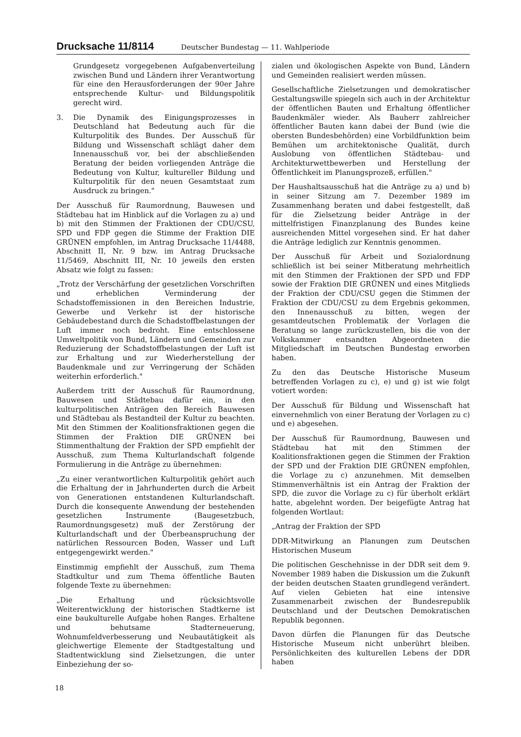Drucksache 11/8114 Deutscher Bundestag — 11. Wahlperiode
Grundgesetz vorgegebenen Aufgabenverteilung zwischen Bund und Ländern ihrer Verantwortung für eine den Herausforderungen der 90er Jahre entsprechende Kultur- und Bildungspolitik gerecht wird.
3. Die Dynamik des Einigungsprozesses in Deutschland hat Bedeutung auch für die Kulturpolitik des Bundes. Der Ausschuß für Bildung und Wissenschaft schlägt daher dem Innenausschuß vor, bei der abschließenden Beratung der beiden vorliegenden Anträge die Bedeutung von Kultur, kultureller Bildung und Kulturpolitik für den neuen Gesamtstaat zum Ausdruck zu bringen."
Der Ausschuß für Raumordnung, Bauwesen und Städtebau hat im Hinblick auf die Vorlagen zu a) und b) mit den Stimmen der Fraktionen der CDU/CSU, SPD und FDP gegen die Stimme der Fraktion DIE GRÜNEN empfohlen, im Antrag Drucksache 11/4488, Abschnitt II, Nr. 9 bzw. im Antrag Drucksache 11/5469, Abschnitt III, Nr. 10 jeweils den ersten Absatz wie folgt zu fassen:
„Trotz der Verschärfung der gesetzlichen Vorschriften und erheblichen Verminderung der Schadstoffemissionen in den Bereichen Industrie, Gewerbe und Verkehr ist der historische Gebäudebestand durch die Schadstoffbelastungen der Luft immer noch bedroht. Eine entschlossene Umweltpolitik von Bund, Ländern und Gemeinden zur Reduzierung der Schadstoffbelastungen der Luft ist zur Erhaltung und zur Wiederherstellung der Baudenkmale und zur Verringerung der Schäden weiterhin erforderlich."
Außerdem tritt der Ausschuß für Raumordnung, Bauwesen und Städtebau dafür ein, in den kulturpolitischen Anträgen den Bereich Bauwesen und Städtebau als Bestandteil der Kultur zu beachten. Mit den Stimmen der Koalitionsfraktionen gegen die Stimmen der Fraktion DIE GRÜNEN bei Stimmenthaltung der Fraktion der SPD empfiehlt der Ausschuß, zum Thema Kulturlandschaft folgende Formulierung in die Anträge zu übernehmen:
„Zu einer verantwortlichen Kulturpolitik gehört auch die Erhaltung der in Jahrhunderten durch die Arbeit von Generationen entstandenen Kulturlandschaft. Durch die konsequente Anwendung der bestehenden gesetzlichen Instrumente (Baugesetzbuch, Raumordnungsgesetz) muß der Zerstörung der Kulturlandschaft und der Überbeanspruchung der natürlichen Ressourcen Boden, Wasser und Luft entgegengewirkt werden."
Einstimmig empfiehlt der Ausschuß, zum Thema Stadtkultur und zum Thema öffentliche Bauten folgende Texte zu übernehmen:
„Die Erhaltung und rücksichtsvolle Weiterentwicklung der historischen Stadtkerne ist eine baukulturelle Aufgabe hohen Ranges. Erhaltene und behutsame Stadterneuerung, Wohnumfeldverbesserung und Neubautätigkeit als gleichwertige Elemente der Stadtgestaltung und Stadtentwicklung sind Zielsetzungen, die unter Einbeziehung der so-
zialen und ökologischen Aspekte von Bund, Ländern und Gemeinden realisiert werden müssen.
Gesellschaftliche Zielsetzungen und demokratischer Gestaltungswille spiegeln sich auch in der Architektur der öffentlichen Bauten und Erhaltung öffentlicher Baudenkmäler wieder. Als Bauherr zahlreicher öffentlicher Bauten kann dabei der Bund (wie die obersten Bundesbehörden) eine Vorbildfunktion beim Bemühen um architektonische Qualität, durch Auslobung von öffentlichen Städtebau- und Architekturwettbewerben und Herstellung der Öffentlichkeit im Planungsprozeß, erfüllen."
Der Haushaltsausschuß hat die Anträge zu a) und b) in seiner Sitzung am 7. Dezember 1989 im Zusammenhang beraten und dabei festgestellt, daß für die Zielsetzung beider Anträge in der mittelfristigen Finanzplanung des Bundes keine ausreichenden Mittel vorgesehen sind. Er hat daher die Anträge lediglich zur Kenntnis genommen.
Der Ausschuß für Arbeit und Sozialordnung schließlich ist bei seiner Mitberatung mehrheitlich mit den Stimmen der Fraktionen der SPD und FDP sowie der Fraktion DIE GRÜNEN und eines Mitglieds der Fraktion der CDU/CSU gegen die Stimmen der Fraktion der CDU/CSU zu dem Ergebnis gekommen, den Innenausschuß zu bitten, wegen der gesamtdeutschen Problematik der Vorlagen die Beratung so lange zurückzustellen, bis die von der Volkskammer entsandten Abgeordneten die Mitgliedschaft im Deutschen Bundestag erworben haben.
Zu den das Deutsche Historische Museum betreffenden Vorlagen zu c), e) und g) ist wie folgt votiert worden:
Der Ausschuß für Bildung und Wissenschaft hat einvernehmlich von einer Beratung der Vorlagen zu c) und e) abgesehen.
Der Ausschuß für Raumordnung, Bauwesen und Städtebau hat mit den Stimmen der Koalitionsfraktionen gegen die Stimmen der Fraktion der SPD und der Fraktion DIE GRÜNEN empfohlen, die Vorlage zu c) anzunehmen. Mit demselben Stimmenverhältnis ist ein Antrag der Fraktion der SPD, die zuvor die Vorlage zu c) für überholt erklärt hatte, abgelehnt worden. Der beigefügte Antrag hat folgenden Wortlaut:
„Antrag der Fraktion der SPD
DDR-Mitwirkung an Planungen zum Deutschen Historischen Museum
Die politischen Geschehnisse in der DDR seit dem 9. November 1989 haben die Diskussion um die Zukunft der beiden deutschen Staaten grundlegend verändert. Auf vielen Gebieten hat eine intensive Zusammenarbeit zwischen der Bundesrepublik Deutschland und der Deutschen Demokratischen Republik begonnen.
Davon dürfen die Planungen für das Deutsche Historische Museum nicht unberührt bleiben. Persönlichkeiten des kulturellen Lebens der DDR haben
18